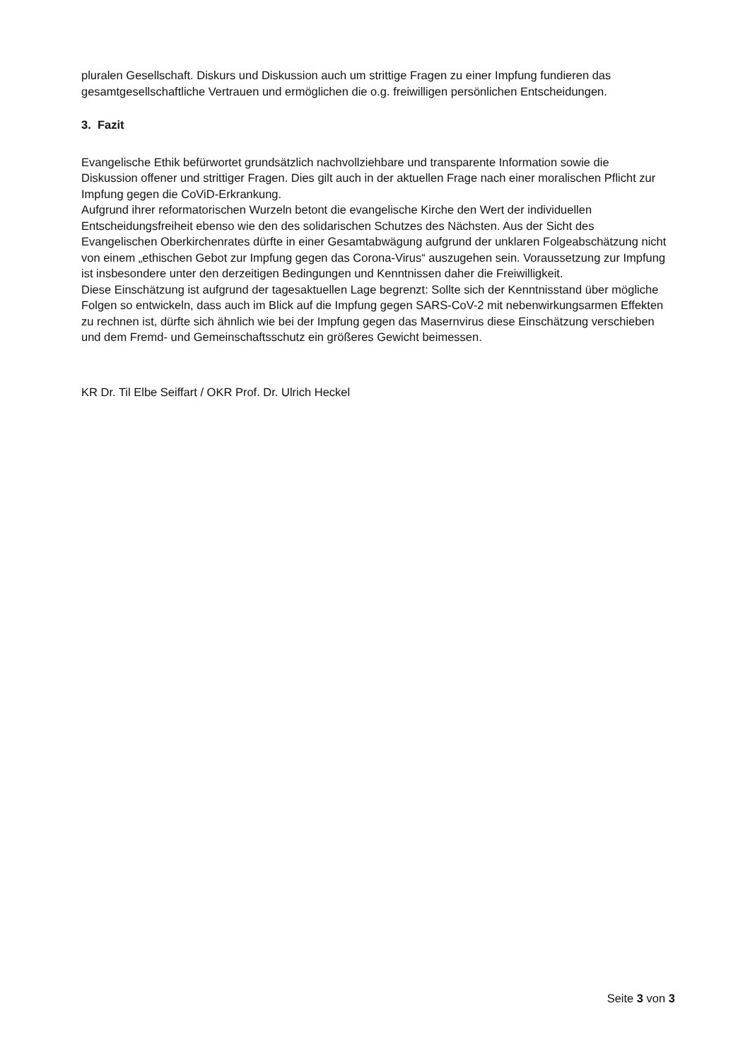pluralen Gesellschaft. Diskurs und Diskussion auch um strittige Fragen zu einer Impfung fundieren das gesamtgesellschaftliche Vertrauen und ermöglichen die o.g. freiwilligen persönlichen Entscheidungen.
3. Fazit
Evangelische Ethik befürwortet grundsätzlich nachvollziehbare und transparente Information sowie die Diskussion offener und strittiger Fragen. Dies gilt auch in der aktuellen Frage nach einer moralischen Pflicht zur Impfung gegen die CoViD-Erkrankung.
Aufgrund ihrer reformatorischen Wurzeln betont die evangelische Kirche den Wert der individuellen Entscheidungsfreiheit ebenso wie den des solidarischen Schutzes des Nächsten. Aus der Sicht des Evangelischen Oberkirchenrates dürfte in einer Gesamtabwägung aufgrund der unklaren Folgeabschätzung nicht von einem „ethischen Gebot zur Impfung gegen das Corona-Virus“ auszugehen sein. Voraussetzung zur Impfung ist insbesondere unter den derzeitigen Bedingungen und Kenntnissen daher die Freiwilligkeit.
Diese Einschätzung ist aufgrund der tagesaktuellen Lage begrenzt: Sollte sich der Kenntnisstand über mögliche Folgen so entwickeln, dass auch im Blick auf die Impfung gegen SARS-CoV-2 mit nebenwirkungsarmen Effekten zu rechnen ist, dürfte sich ähnlich wie bei der Impfung gegen das Masernvirus diese Einschätzung verschieben und dem Fremd- und Gemeinschaftsschutz ein größeres Gewicht beimessen.
KR Dr. Til Elbe Seiffart / OKR Prof. Dr. Ulrich Heckel
Seite 3 von 3